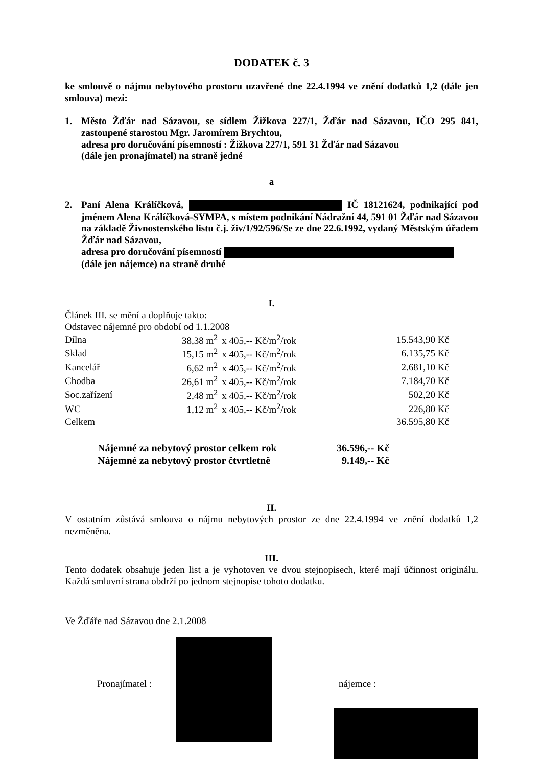DODATEK č. 3
ke smlouvě o nájmu nebytového prostoru uzavřené dne 22.4.1994 ve znění dodatků 1,2 (dále jen smlouva) mezi:
1. Město Žďár nad Sázavou, se sídlem Žižkova 227/1, Žďár nad Sázavou, IČO 295 841, zastoupené starostou Mgr. Jaromírem Brychtou,
adresa pro doručování písemností : Žižkova 227/1, 591 31 Žďár nad Sázavou
(dále jen pronajímatel) na straně jedné
a
2. Paní Alena Králíčková, IČ 18121624, podnikající pod jménem Alena Králíčková-SYMPA, s místem podnikání Nádražní 44, 591 01 Žďár nad Sázavou na základě Živnostenského listu č.j. živ/1/92/596/Se ze dne 22.6.1992, vydaný Městským úřadem Žďár nad Sázavou,
adresa pro doručování písemností
(dále jen nájemce) na straně druhé
I.
Článek III. se mění a doplňuje takto:
Odstavec nájemné pro období od 1.1.2008
| Dílna | 38,38 m<sup>2</sup> | x 405,-- Kč/m<sup>2</sup>/rok | 15.543,90 Kč |
| Sklad | 15,15 m<sup>2</sup> | x 405,-- Kč/m<sup>2</sup>/rok | 6.135,75 Kč |
| Kancelář | 6,62 m<sup>2</sup> | x 405,-- Kč/m<sup>2</sup>/rok | 2.681,10 Kč |
| Chodba | 26,61 m<sup>2</sup> | x 405,-- Kč/m<sup>2</sup>/rok | 7.184,70 Kč |
| Soc.zařízení | 2,48 m<sup>2</sup> | x 405,-- Kč/m<sup>2</sup>/rok | 502,20 Kč |
| WC | 1,12 m<sup>2</sup> | x 405,-- Kč/m<sup>2</sup>/rok | 226,80 Kč |
| Celkem | | | 36.595,80 Kč |
| Nájemné za nebytový prostor celkem rok | 36.596,-- Kč |
| Nájemné za nebytový prostor čtvrtletně | 9.149,-- Kč |
II.
V ostatním zůstává smlouva o nájmu nebytových prostor ze dne 22.4.1994 ve znění dodatků 1,2 nezměněna.
III.
Tento dodatek obsahuje jeden list a je vyhotoven ve dvou stejnopisech, které mají účinnost originálu. Každá smluvní strana obdrží po jednom stejnopise tohoto dodatku.
Ve Žďáře nad Sázavou dne 2.1.2008
Pronajímatel : nájemce :